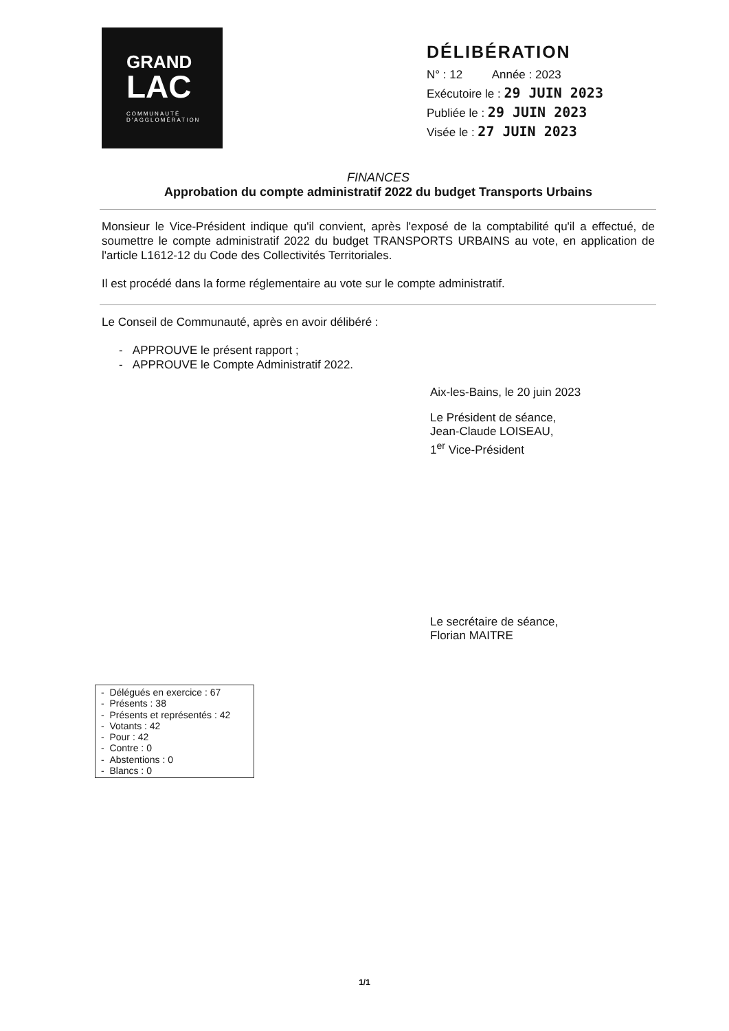GRAND
LAC
COMMUNAUTÉ
D'AGGLOMÉRATION
DÉLIBÉRATION
N° : 12 Année : 2023
Exécutoire le : 29 JUIN 2023
Publiée le : 29 JUIN 2023
Visée le : 27 JUIN 2023
FINANCES
Approbation du compte administratif 2022 du budget Transports Urbains
Monsieur le Vice-Président indique qu'il convient, après l'exposé de la comptabilité qu'il a effectué, de soumettre le compte administratif 2022 du budget TRANSPORTS URBAINS au vote, en application de l'article L1612-12 du Code des Collectivités Territoriales.
Il est procédé dans la forme réglementaire au vote sur le compte administratif.
Le Conseil de Communauté, après en avoir délibéré :
- APPROUVE le présent rapport ;
- APPROUVE le Compte Administratif 2022.
Aix-les-Bains, le 20 juin 2023
Le Président de séance,
Jean-Claude LOISEAU,
1<sup>er</sup> Vice-Président
Le secrétaire de séance,
Florian MAITRE
- Délégués en exercice : 67
- Présents : 38
- Présents et représentés : 42
- Votants : 42
- Pour : 42
- Contre : 0
- Abstentions : 0
- Blancs : 0
1/1